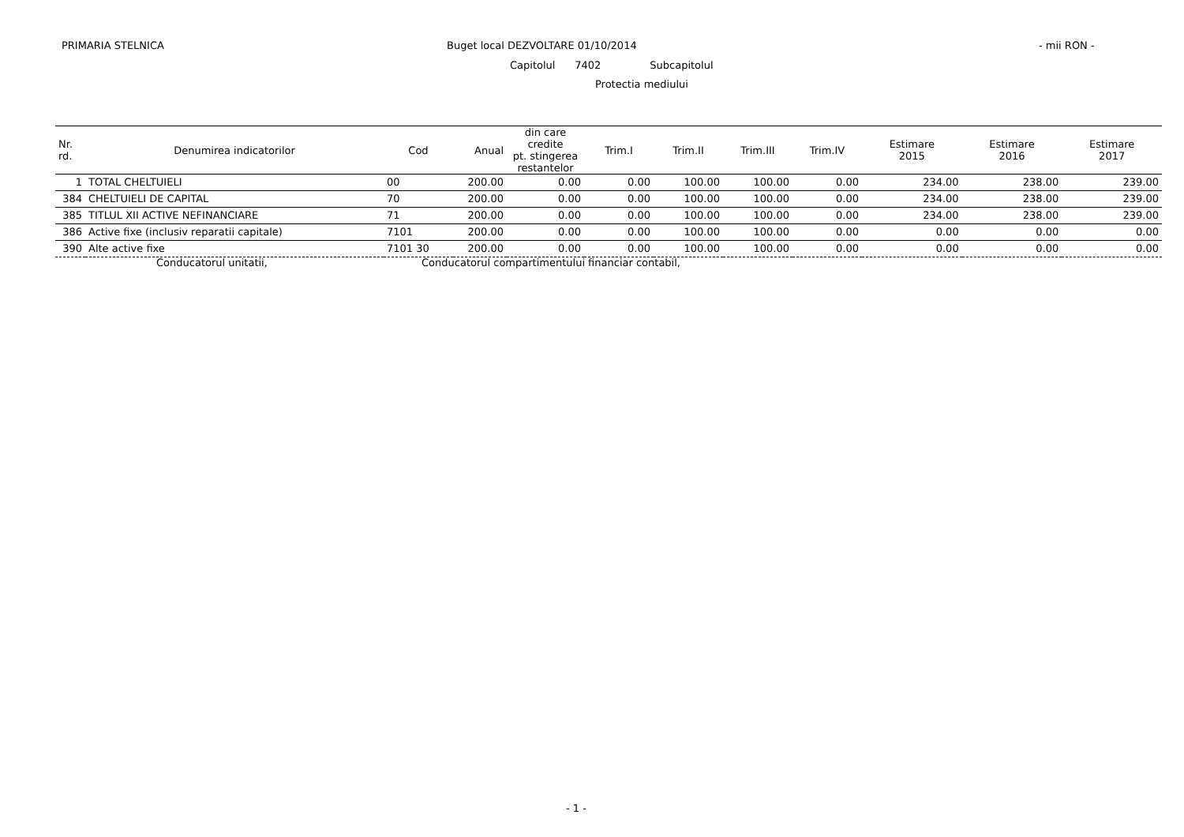PRIMARIA STELNICA Buget local DEZVOLTARE 01/10/2014 - mii RON -
Capitolul 7402 Subcapitolul
Protectia mediului
| Nr. rd. | Denumirea indicatorilor | Cod | Anual | din care credite pt. stingerea restantelor | Trim.I | Trim.II | Trim.III | Trim.IV | Estimare 2015 | Estimare 2016 | Estimare 2017 |
| --- | --- | --- | --- | --- | --- | --- | --- | --- | --- | --- | --- |
| 1 | TOTAL CHELTUIELI | 00 | 200.00 | 0.00 | 0.00 | 100.00 | 100.00 | 0.00 | 234.00 | 238.00 | 239.00 |
| 384 | CHELTUIELI DE CAPITAL | 70 | 200.00 | 0.00 | 0.00 | 100.00 | 100.00 | 0.00 | 234.00 | 238.00 | 239.00 |
| 385 | TITLUL XII ACTIVE NEFINANCIARE | 71 | 200.00 | 0.00 | 0.00 | 100.00 | 100.00 | 0.00 | 234.00 | 238.00 | 239.00 |
| 386 | Active fixe (inclusiv reparatii capitale) | 7101 | 200.00 | 0.00 | 0.00 | 100.00 | 100.00 | 0.00 | 0.00 | 0.00 | 0.00 |
| 390 | Alte active fixe | 7101 30 | 200.00 | 0.00 | 0.00 | 100.00 | 100.00 | 0.00 | 0.00 | 0.00 | 0.00 |
Conducatorul unitatii,
Conducatorul compartimentului financiar contabil,
- 1 -